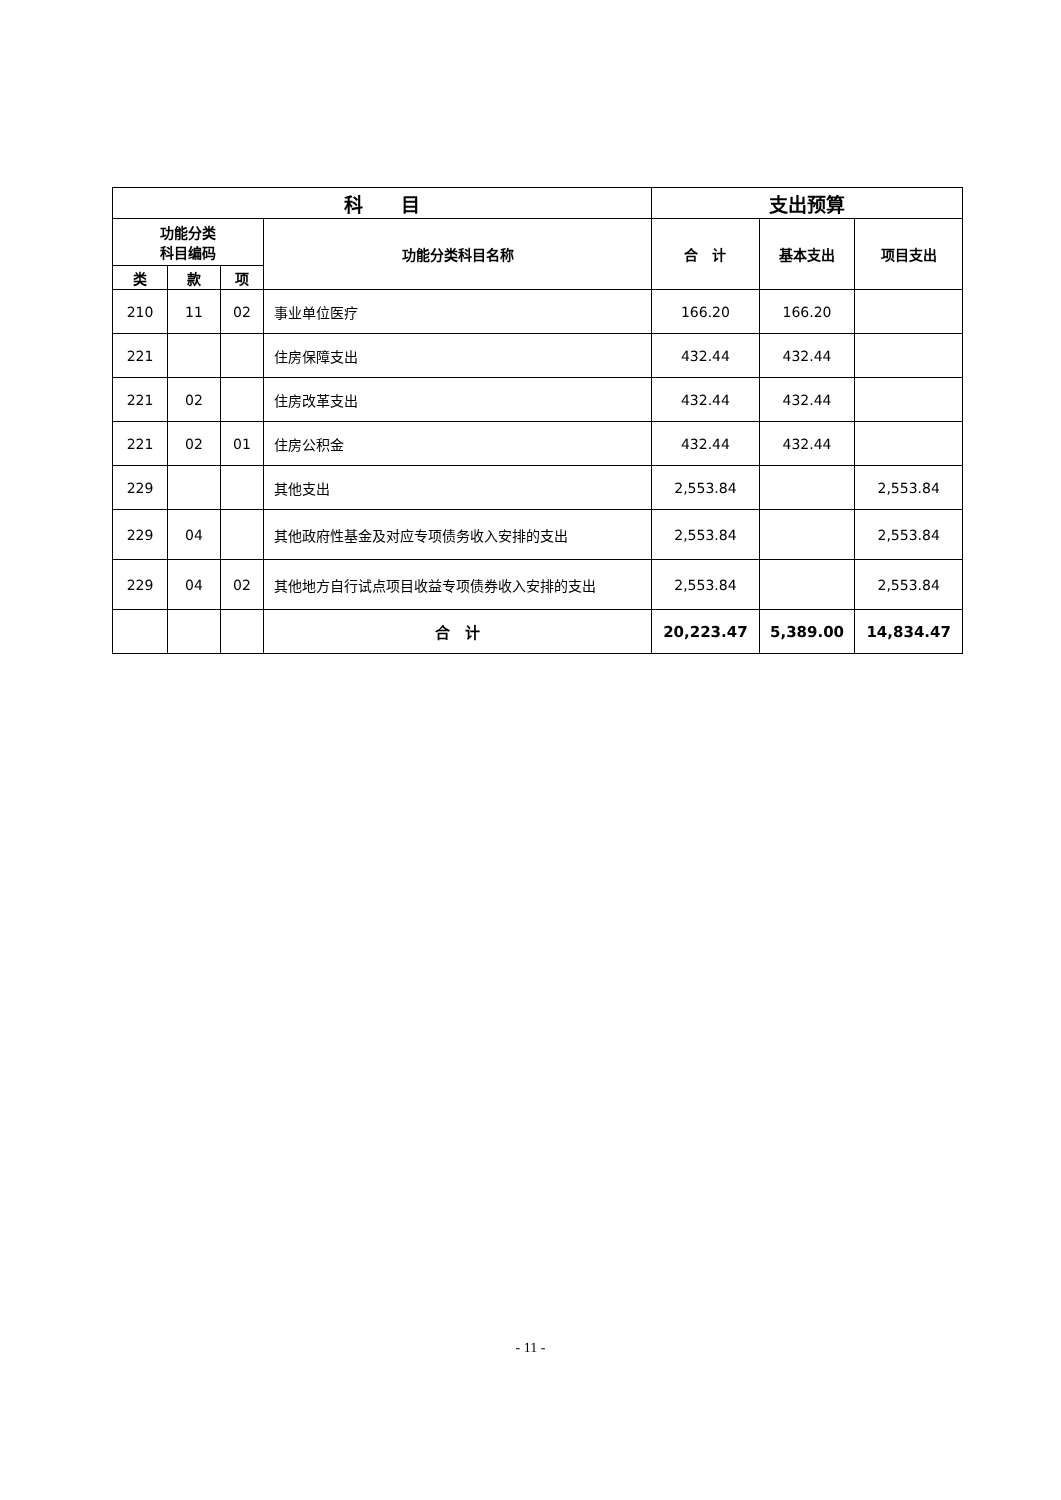| 科 目 | | | | 支出预算 | | |
| --- | --- | --- | --- | --- | --- | --- |
| 功能分类 科目编码 | | | 功能分类科目名称 | 合 计 | 基本支出 | 项目支出 |
| 类 | 款 | 项 | | | | |
| 210 | 11 | 02 | 事业单位医疗 | 166.20 | 166.20 | |
| 221 | | | 住房保障支出 | 432.44 | 432.44 | |
| 221 | 02 | | 住房改革支出 | 432.44 | 432.44 | |
| 221 | 02 | 01 | 住房公积金 | 432.44 | 432.44 | |
| 229 | | | 其他支出 | 2,553.84 | | 2,553.84 |
| 229 | 04 | | 其他政府性基金及对应专项债务收入安排的支出 | 2,553.84 | | 2,553.84 |
| 229 | 04 | 02 | 其他地方自行试点项目收益专项债券收入安排的支出 | 2,553.84 | | 2,553.84 |
| | | | 合 计 | 20,223.47 | 5,389.00 | 14,834.47 |
- 11 -